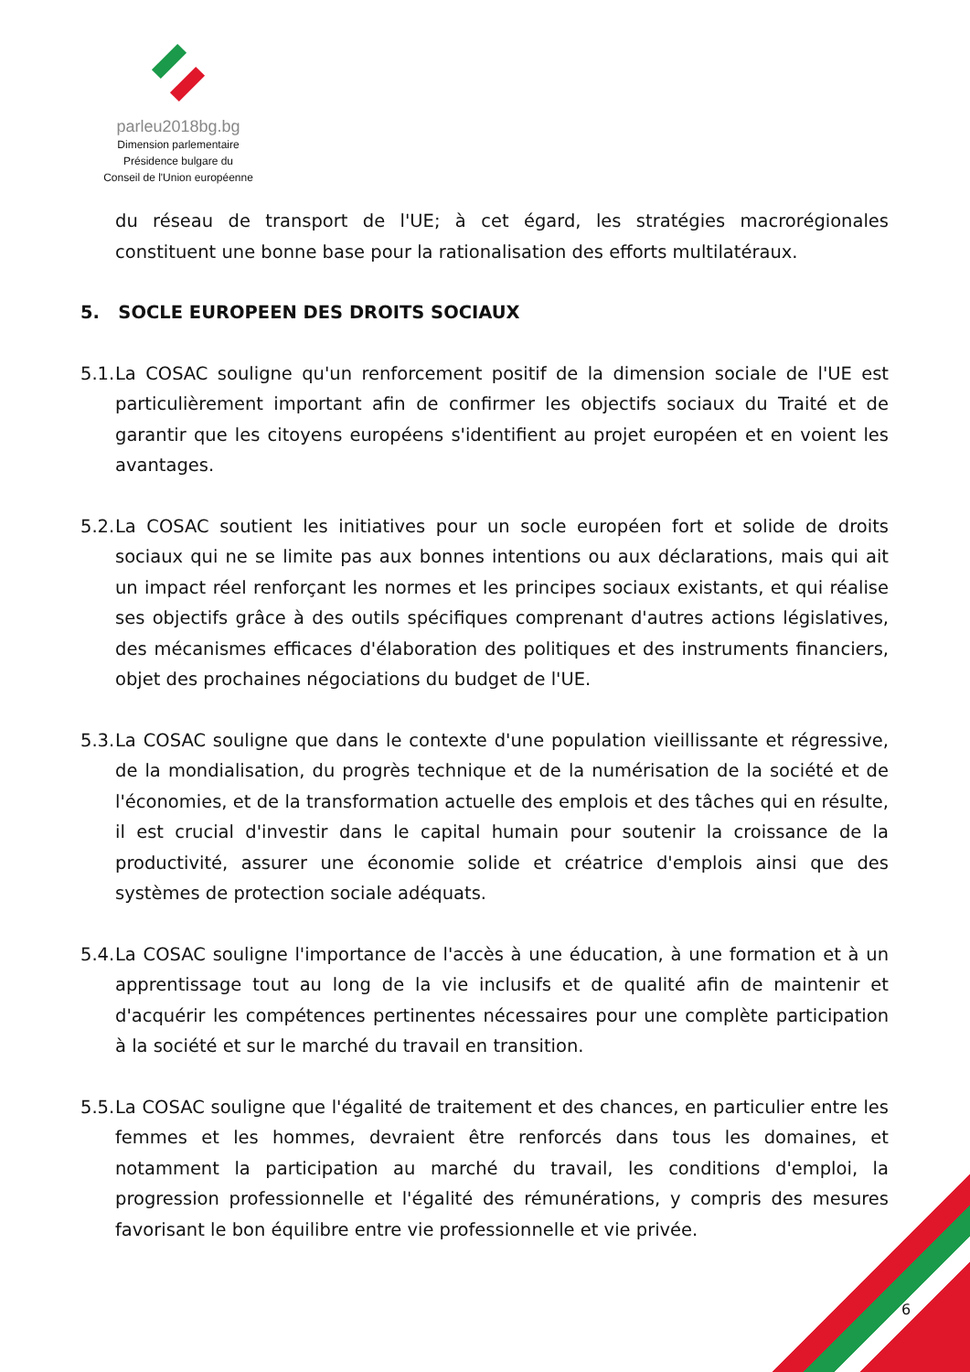parleu2018bg.bg
Dimension parlementaire
Présidence bulgare du
Conseil de l'Union européenne
du réseau de transport de l'UE; à cet égard, les stratégies macrorégionales constituent une bonne base pour la rationalisation des efforts multilatéraux.
5. SOCLE EUROPEEN DES DROITS SOCIAUX
5.1.
La COSAC souligne qu'un renforcement positif de la dimension sociale de l'UE est particulièrement important afin de confirmer les objectifs sociaux du Traité et de garantir que les citoyens européens s'identifient au projet européen et en voient les avantages.
5.2.
La COSAC soutient les initiatives pour un socle européen fort et solide de droits sociaux qui ne se limite pas aux bonnes intentions ou aux déclarations, mais qui ait un impact réel renforçant les normes et les principes sociaux existants, et qui réalise ses objectifs grâce à des outils spécifiques comprenant d'autres actions législatives, des mécanismes efficaces d'élaboration des politiques et des instruments financiers, objet des prochaines négociations du budget de l'UE.
5.3.
La COSAC souligne que dans le contexte d'une population vieillissante et régressive, de la mondialisation, du progrès technique et de la numérisation de la société et de l'économies, et de la transformation actuelle des emplois et des tâches qui en résulte, il est crucial d'investir dans le capital humain pour soutenir la croissance de la productivité, assurer une économie solide et créatrice d'emplois ainsi que des systèmes de protection sociale adéquats.
5.4.
La COSAC souligne l'importance de l'accès à une éducation, à une formation et à un apprentissage tout au long de la vie inclusifs et de qualité afin de maintenir et d'acquérir les compétences pertinentes nécessaires pour une complète participation à la société et sur le marché du travail en transition.
5.5.
La COSAC souligne que l'égalité de traitement et des chances, en particulier entre les femmes et les hommes, devraient être renforcés dans tous les domaines, et notamment la participation au marché du travail, les conditions d'emploi, la progression professionnelle et l'égalité des rémunérations, y compris des mesures favorisant le bon équilibre entre vie professionnelle et vie privée.
6